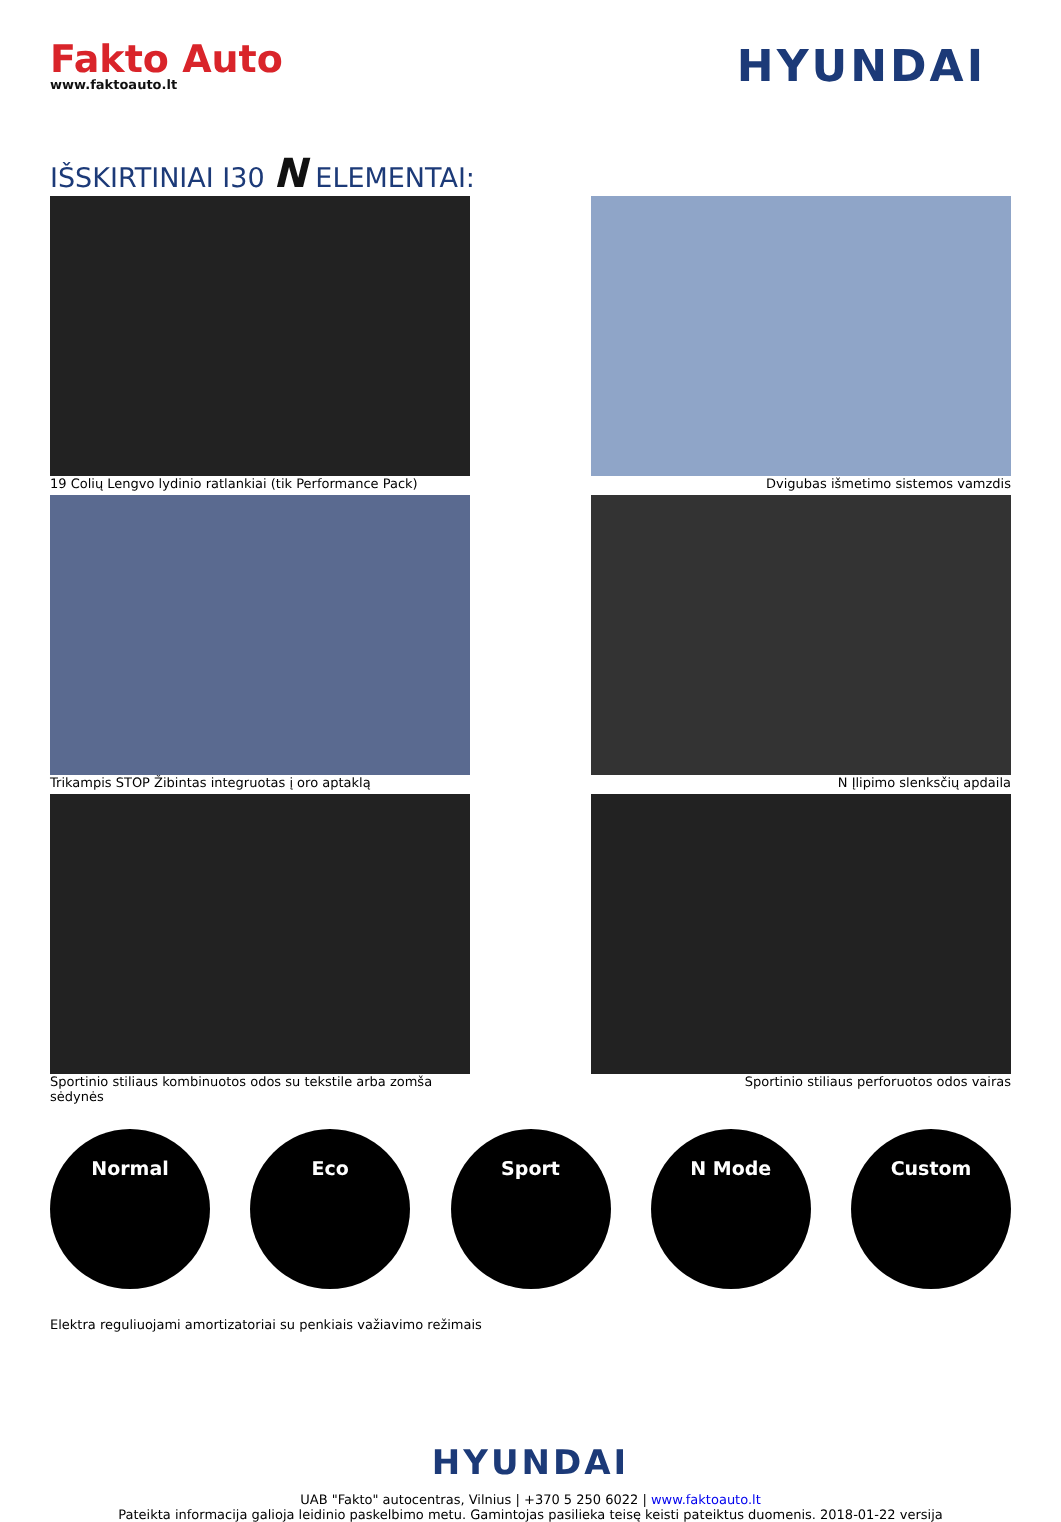Fakto Auto
www.faktoauto.lt
HYUNDAI
IŠSKIRTINIAI I30 N ELEMENTAI:
19 Colių Lengvo lydinio ratlankiai (tik Performance Pack)
Dvigubas išmetimo sistemos vamzdis
Trikampis STOP Žibintas integruotas į oro aptaklą
N Įlipimo slenksčių apdaila
Sportinio stiliaus kombinuotos odos su tekstile arba zomša sėdynės
Sportinio stiliaus perforuotos odos vairas
Normal Eco Sport N Mode Custom
Elektra reguliuojami amortizatoriai su penkiais važiavimo režimais
HYUNDAI
UAB "Fakto" autocentras, Vilnius | +370 5 250 6022 | www.faktoauto.lt
Pateikta informacija galioja leidinio paskelbimo metu. Gamintojas pasilieka teisę keisti pateiktus duomenis. 2018-01-22 versija